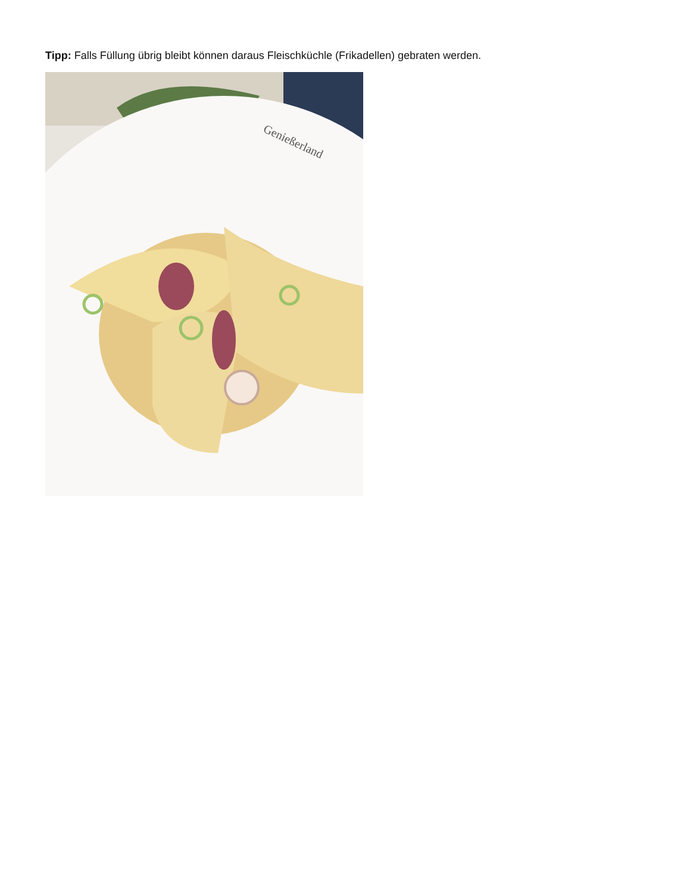Tipp: Falls Füllung übrig bleibt können daraus Fleischküchle (Frikadellen) gebraten werden.
Genießerland